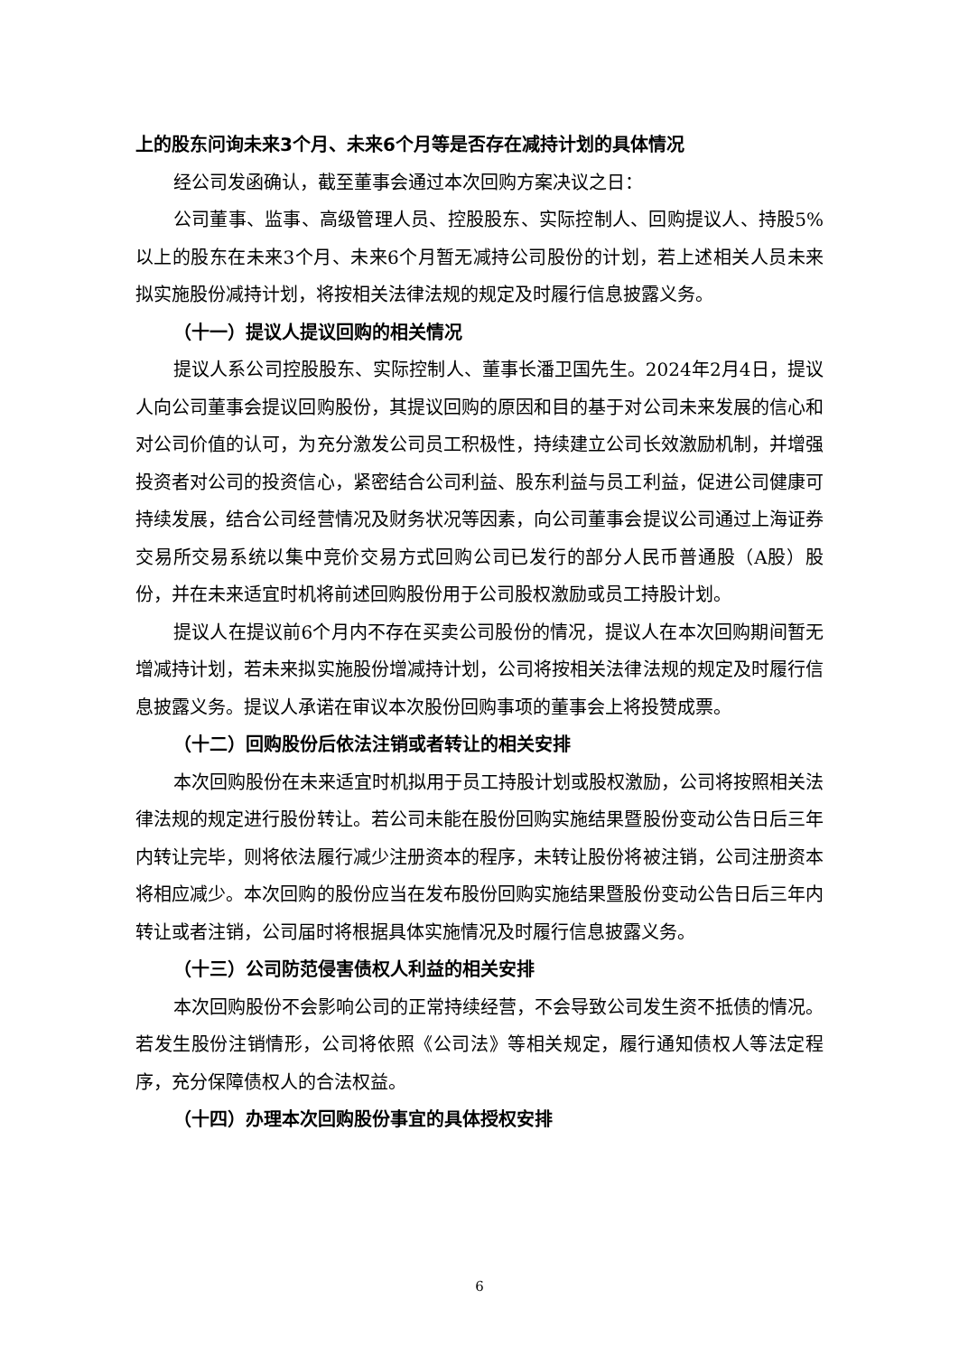上的股东问询未来3个月、未来6个月等是否存在减持计划的具体情况
经公司发函确认，截至董事会通过本次回购方案决议之日：
公司董事、监事、高级管理人员、控股股东、实际控制人、回购提议人、持股5%以上的股东在未来3个月、未来6个月暂无减持公司股份的计划，若上述相关人员未来拟实施股份减持计划，将按相关法律法规的规定及时履行信息披露义务。
（十一）提议人提议回购的相关情况
提议人系公司控股股东、实际控制人、董事长潘卫国先生。2024年2月4日，提议人向公司董事会提议回购股份，其提议回购的原因和目的基于对公司未来发展的信心和对公司价值的认可，为充分激发公司员工积极性，持续建立公司长效激励机制，并增强投资者对公司的投资信心，紧密结合公司利益、股东利益与员工利益，促进公司健康可持续发展，结合公司经营情况及财务状况等因素，向公司董事会提议公司通过上海证券交易所交易系统以集中竞价交易方式回购公司已发行的部分人民币普通股（A股）股份，并在未来适宜时机将前述回购股份用于公司股权激励或员工持股计划。
提议人在提议前6个月内不存在买卖公司股份的情况，提议人在本次回购期间暂无增减持计划，若未来拟实施股份增减持计划，公司将按相关法律法规的规定及时履行信息披露义务。提议人承诺在审议本次股份回购事项的董事会上将投赞成票。
（十二）回购股份后依法注销或者转让的相关安排
本次回购股份在未来适宜时机拟用于员工持股计划或股权激励，公司将按照相关法律法规的规定进行股份转让。若公司未能在股份回购实施结果暨股份变动公告日后三年内转让完毕，则将依法履行减少注册资本的程序，未转让股份将被注销，公司注册资本将相应减少。本次回购的股份应当在发布股份回购实施结果暨股份变动公告日后三年内转让或者注销，公司届时将根据具体实施情况及时履行信息披露义务。
（十三）公司防范侵害债权人利益的相关安排
本次回购股份不会影响公司的正常持续经营，不会导致公司发生资不抵债的情况。若发生股份注销情形，公司将依照《公司法》等相关规定，履行通知债权人等法定程序，充分保障债权人的合法权益。
（十四）办理本次回购股份事宜的具体授权安排
6